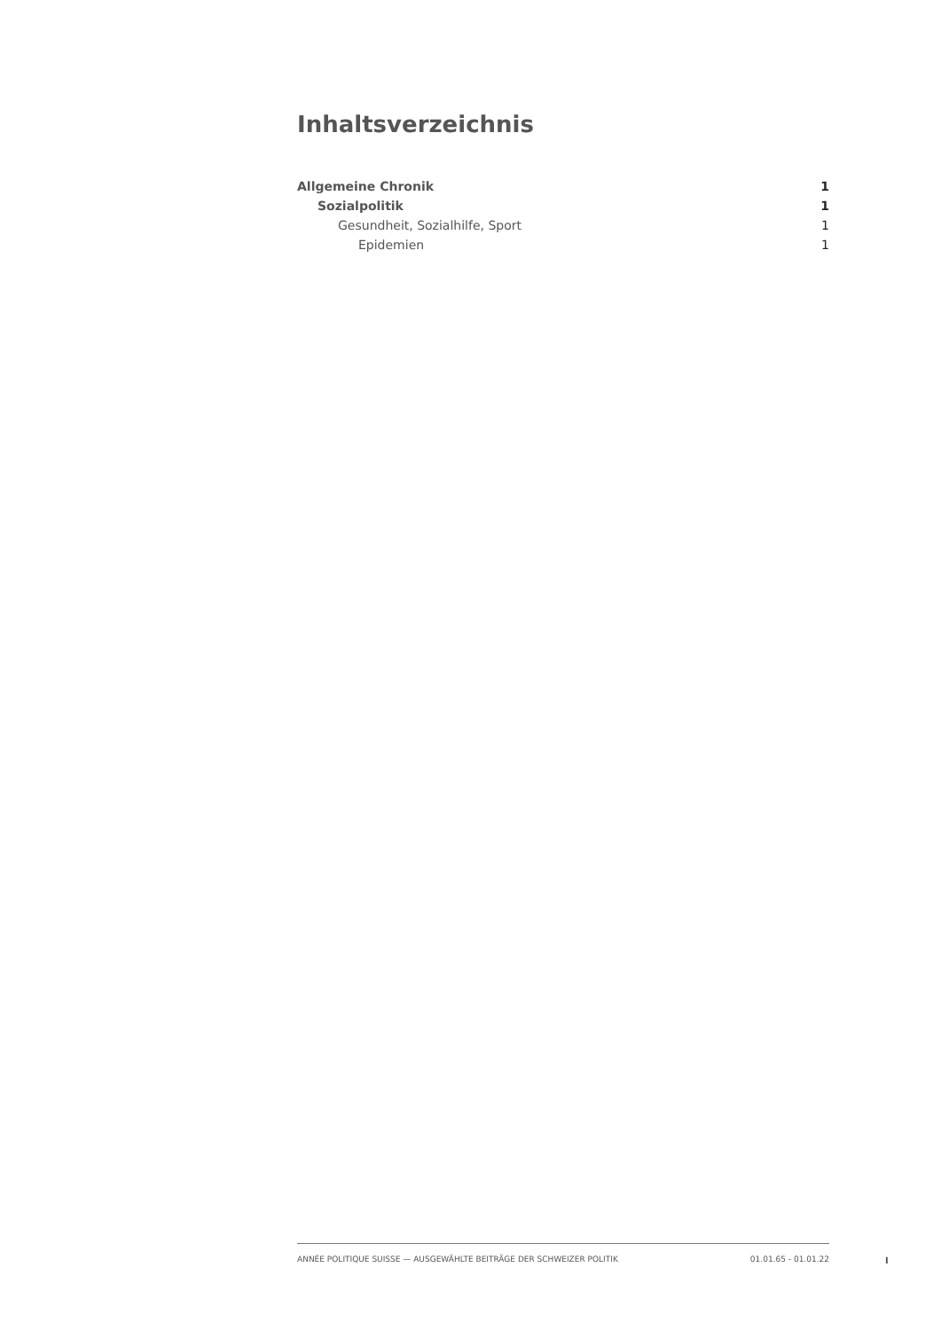Inhaltsverzeichnis
Allgemeine Chronik 1
Sozialpolitik 1
Gesundheit, Sozialhilfe, Sport 1
Epidemien 1
ANNÉE POLITIQUE SUISSE — AUSGEWÄHLTE BEITRÄGE DER SCHWEIZER POLITIK 01.01.65 - 01.01.22
I